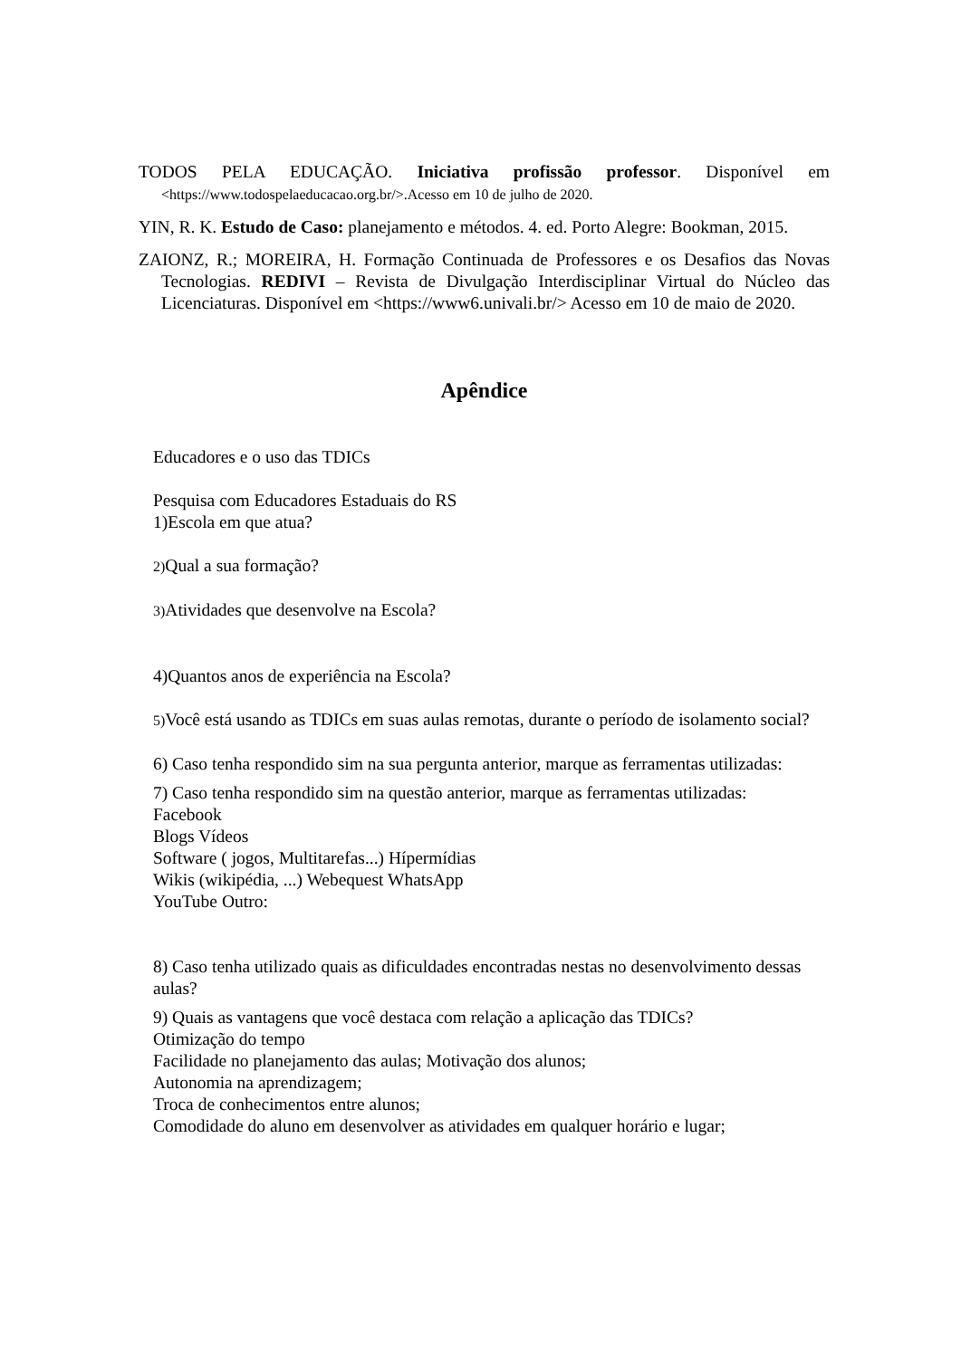TODOS PELA EDUCAÇÃO. Iniciativa profissão professor. Disponível em <https://www.todospelaeducacao.org.br/>.Acesso em 10 de julho de 2020.
YIN, R. K. Estudo de Caso: planejamento e métodos. 4. ed. Porto Alegre: Bookman, 2015.
ZAIONZ, R.; MOREIRA, H. Formação Continuada de Professores e os Desafios das Novas Tecnologias. REDIVI – Revista de Divulgação Interdisciplinar Virtual do Núcleo das Licenciaturas. Disponível em <https://www6.univali.br/> Acesso em 10 de maio de 2020.
Apêndice
Educadores e o uso das TDICs
Pesquisa com Educadores Estaduais do RS
1)Escola em que atua?
2) Qual a sua formação?
3) Atividades que desenvolve na Escola?
4)Quantos anos de experiência na Escola?
5) Você está usando as TDICs em suas aulas remotas, durante o período de isolamento social?
6) Caso tenha respondido sim na sua pergunta anterior, marque as ferramentas utilizadas:
7) Caso tenha respondido sim na questão anterior, marque as ferramentas utilizadas:
Facebook
Blogs Vídeos
Software ( jogos, Multitarefas...) Hípermídias
Wikis (wikipédia, ...) Webequest WhatsApp
YouTube Outro:
8) Caso tenha utilizado quais as dificuldades encontradas nestas no desenvolvimento dessas aulas?
9) Quais as vantagens que você destaca com relação a aplicação das TDICs?
Otimização do tempo
Facilidade no planejamento das aulas; Motivação dos alunos;
Autonomia na aprendizagem;
Troca de conhecimentos entre alunos;
Comodidade do aluno em desenvolver as atividades em qualquer horário e lugar;